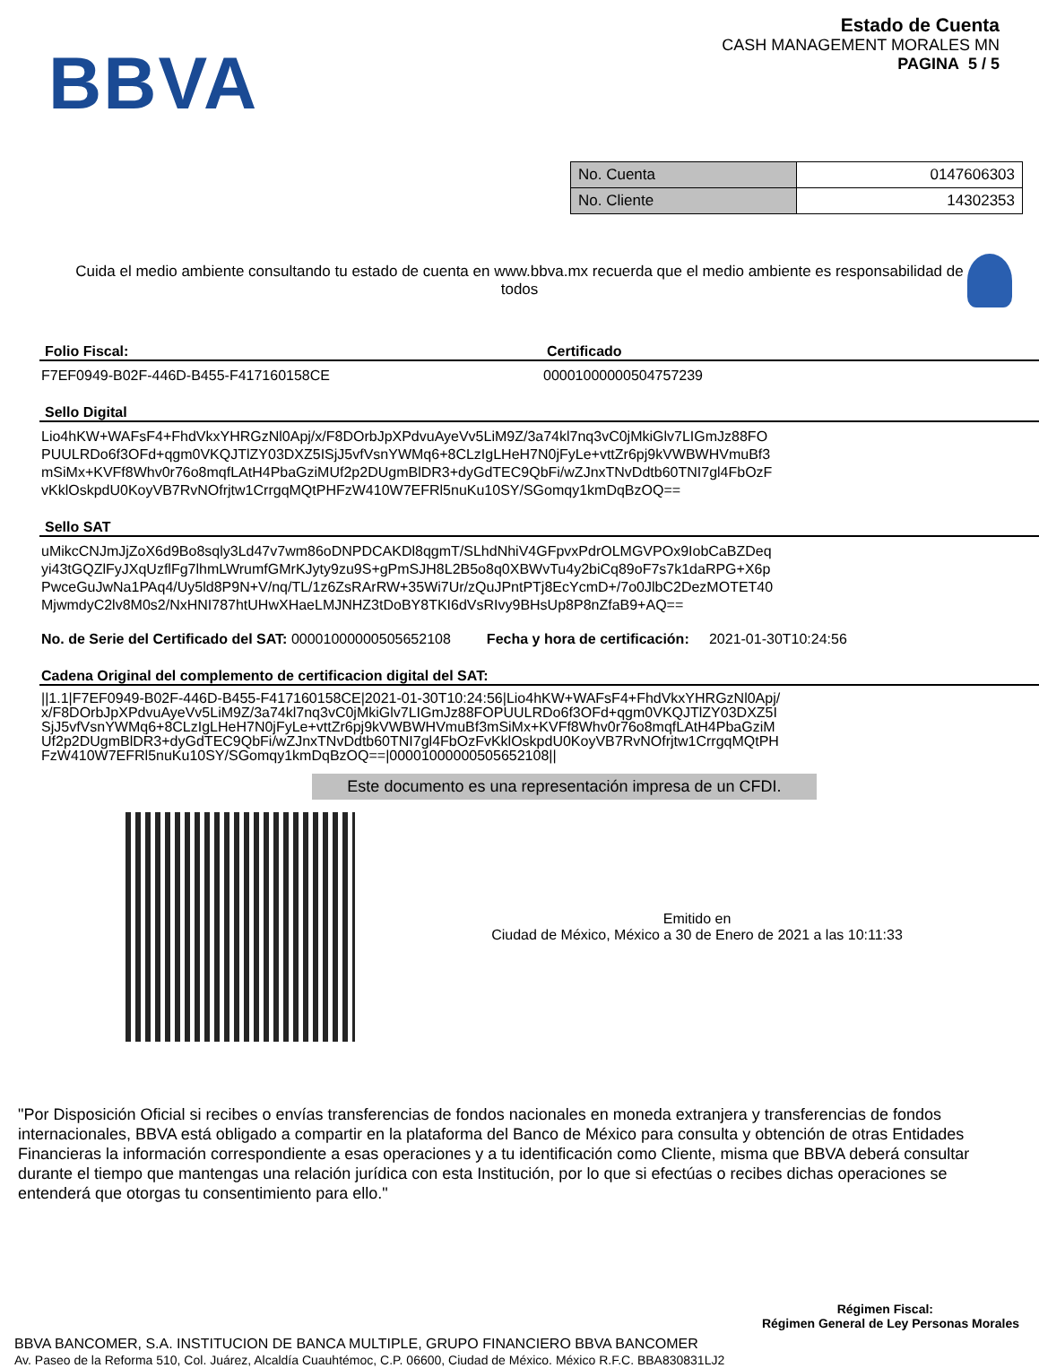BBVA
Estado de Cuenta
CASH MANAGEMENT MORALES MN
PAGINA 5 / 5
| No. Cuenta | 0147606303 |
| No. Cliente | 14302353 |
Cuida el medio ambiente consultando tu estado de cuenta en www.bbva.mx recuerda que el medio ambiente es responsabilidad de todos
Folio Fiscal:
F7EF0949-B02F-446D-B455-F417160158CE
Certificado
00001000000504757239
Sello Digital
Lio4hKW+WAFsF4+FhdVkxYHRGzNl0Apj/x/F8DOrbJpXPdvuAyeVv5LiM9Z/3a74kl7nq3vC0jMkiGlv7LIGmJz88FO
PUULRDo6f3OFd+qgm0VKQJTlZY03DXZ5ISjJ5vfVsnYWMq6+8CLzIgLHeH7N0jFyLe+vttZr6pj9kVWBWHVmuBf3
mSiMx+KVFf8Whv0r76o8mqfLAtH4PbaGziMUf2p2DUgmBlDR3+dyGdTEC9QbFi/wZJnxTNvDdtb60TNI7gl4FbOzF
vKklOskpdU0KoyVB7RvNOfrjtw1CrrgqMQtPHFzW410W7EFRl5nuKu10SY/SGomqy1kmDqBzOQ==
Sello SAT
uMikcCNJmJjZoX6d9Bo8sqly3Ld47v7wm86oDNPDCAKDl8qgmT/SLhdNhiV4GFpvxPdrOLMGVPOx9IobCaBZDeq
yi43tGQZlFyJXqUzflFg7lhmLWrumfGMrKJyty9zu9S+gPmSJH8L2B5o8q0XBWvTu4y2biCq89oF7s7k1daRPG+X6p
PwceGuJwNa1PAq4/Uy5ld8P9N+V/nq/TL/1z6ZsRArRW+35Wi7Ur/zQuJPntPTj8EcYcmD+/7o0JlbC2DezMOTET40
MjwmdyC2lv8M0s2/NxHNI787htUHwXHaeLMJNHZ3tDoBY8TKI6dVsRIvy9BHsUp8P8nZfaB9+AQ==
No. de Serie del Certificado del SAT: 00001000000505652108 Fecha y hora de certificación: 2021-01-30T10:24:56
Cadena Original del complemento de certificacion digital del SAT:
||1.1|F7EF0949-B02F-446D-B455-F417160158CE|2021-01-30T10:24:56|Lio4hKW+WAFsF4+FhdVkxYHRGzNl0Apj/
x/F8DOrbJpXPdvuAyeVv5LiM9Z/3a74kl7nq3vC0jMkiGlv7LIGmJz88FOPUULRDo6f3OFd+qgm0VKQJTlZY03DXZ5I
SjJ5vfVsnYWMq6+8CLzIgLHeH7N0jFyLe+vttZr6pj9kVWBWHVmuBf3mSiMx+KVFf8Whv0r76o8mqfLAtH4PbaGziM
Uf2p2DUgmBlDR3+dyGdTEC9QbFi/wZJnxTNvDdtb60TNI7gl4FbOzFvKklOskpdU0KoyVB7RvNOfrjtw1CrrgqMQtPH
FzW410W7EFRl5nuKu10SY/SGomqy1kmDqBzOQ==|00001000000505652108||
Este documento es una representación impresa de un CFDI.
Emitido en
Ciudad de México, México a 30 de Enero de 2021 a las 10:11:33
"Por Disposición Oficial si recibes o envías transferencias de fondos nacionales en moneda extranjera y transferencias de fondos internacionales, BBVA está obligado a compartir en la plataforma del Banco de México para consulta y obtención de otras Entidades Financieras la información correspondiente a esas operaciones y a tu identificación como Cliente, misma que BBVA deberá consultar durante el tiempo que mantengas una relación jurídica con esta Institución, por lo que si efectúas o recibes dichas operaciones se entenderá que otorgas tu consentimiento para ello."
Régimen Fiscal:
Régimen General de Ley Personas Morales
BBVA BANCOMER, S.A. INSTITUCION DE BANCA MULTIPLE, GRUPO FINANCIERO BBVA BANCOMER
Av. Paseo de la Reforma 510, Col. Juárez, Alcaldía Cuauhtémoc, C.P. 06600, Ciudad de México. México R.F.C. BBA830831LJ2